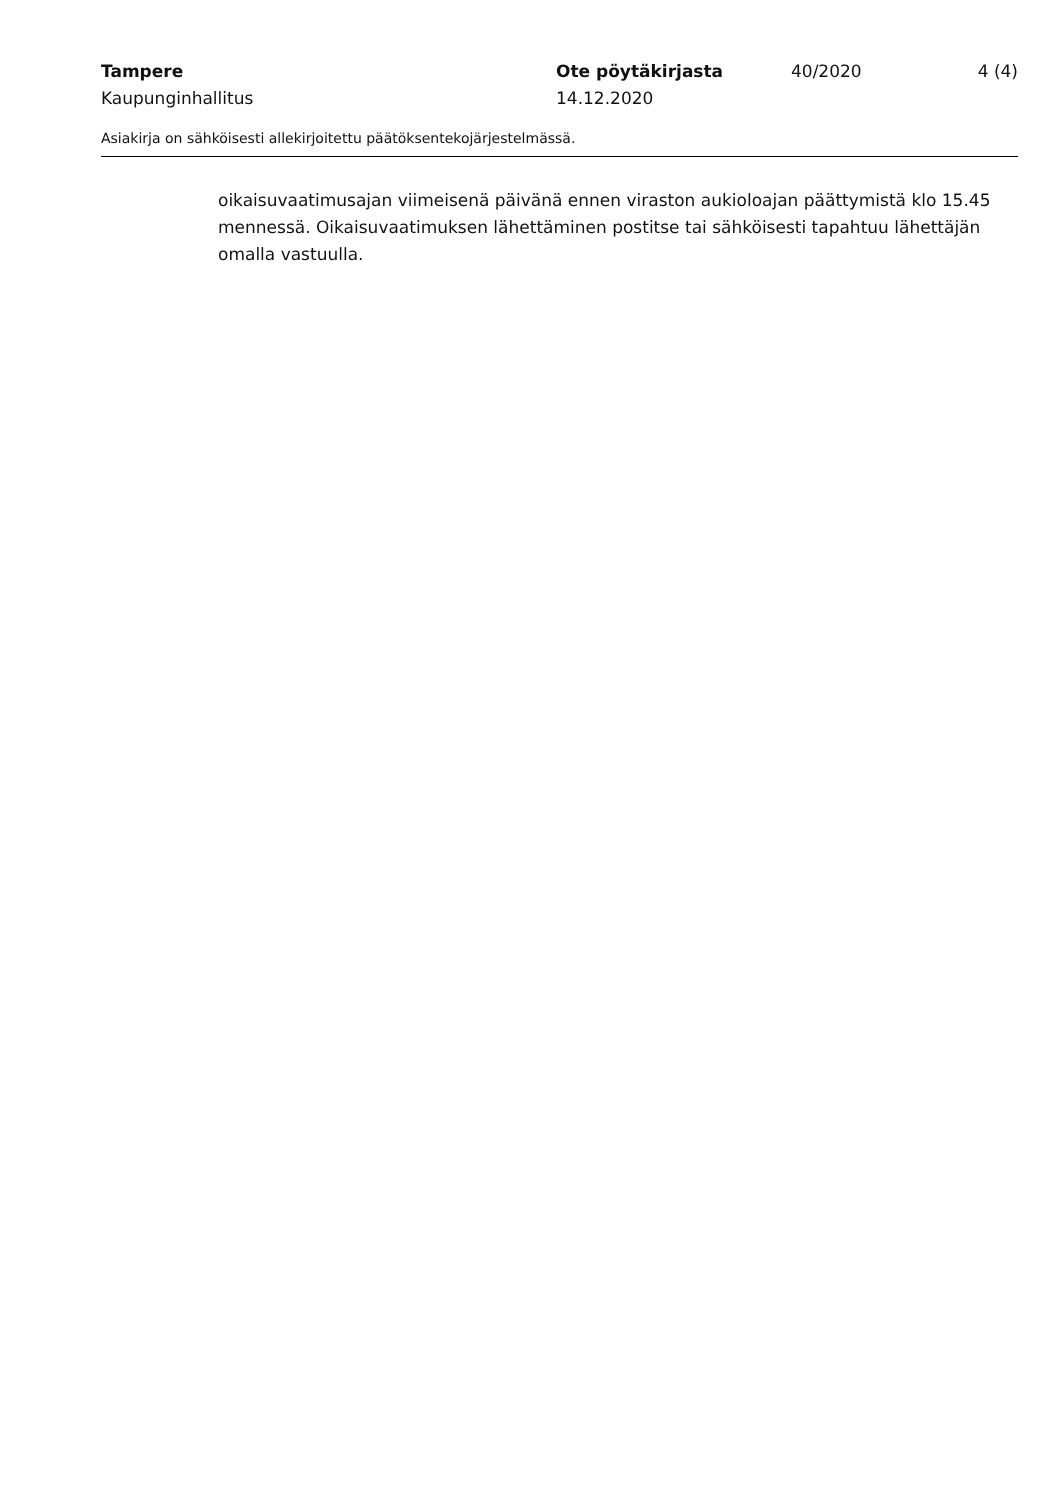Tampere Ote pöytäkirjasta 40/2020 4 (4)
Kaupunginhallitus 14.12.2020
Asiakirja on sähköisesti allekirjoitettu päätöksentekojärjestelmässä.
oikaisuvaatimusajan viimeisenä päivänä ennen viraston aukioloajan päättymistä klo 15.45 mennessä. Oikaisuvaatimuksen lähettäminen postitse tai sähköisesti tapahtuu lähettäjän omalla vastuulla.